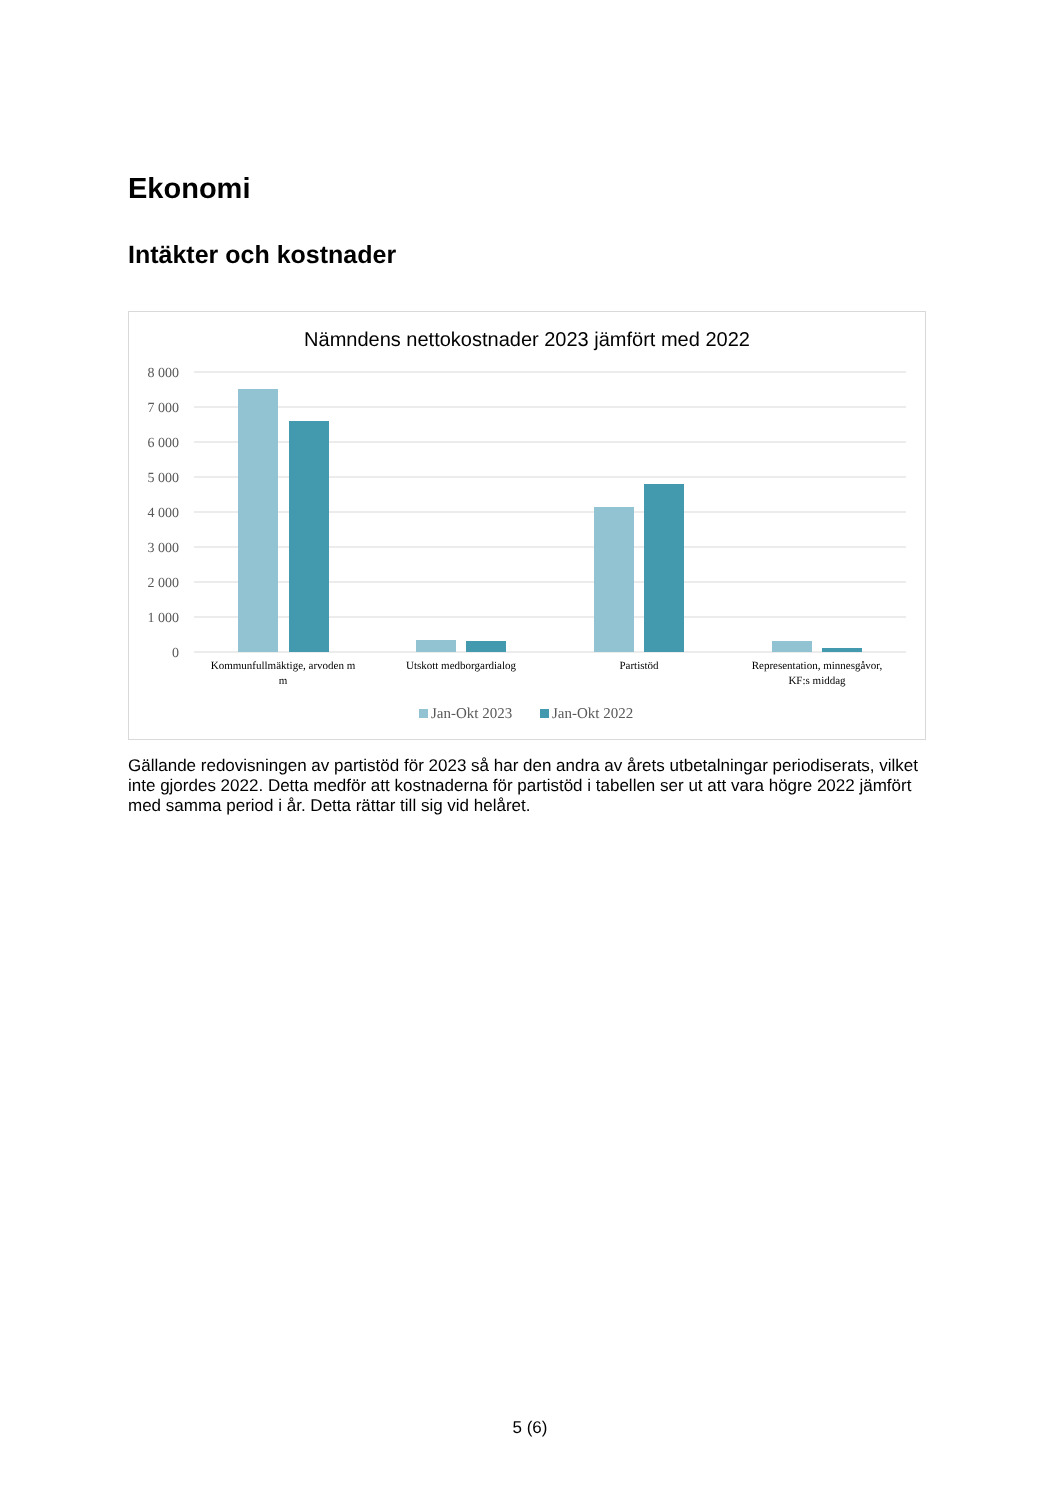Ekonomi
Intäkter och kostnader
Nämndens nettokostnader 2023 jämfört med 2022
8 000
7 000
6 000
5 000
4 000
3 000
2 000
1 000
0
Kommunfullmäktige, arvoden m
m
Utskott medborgardialog
Partistöd
Representation, minnesgåvor,
KF:s middag
Jan-Okt 2023
Jan-Okt 2022
Gällande redovisningen av partistöd för 2023 så har den andra av årets utbetalningar periodiserats, vilket inte gjordes 2022. Detta medför att kostnaderna för partistöd i tabellen ser ut att vara högre 2022 jämfört med samma period i år. Detta rättar till sig vid helåret.
5 (6)